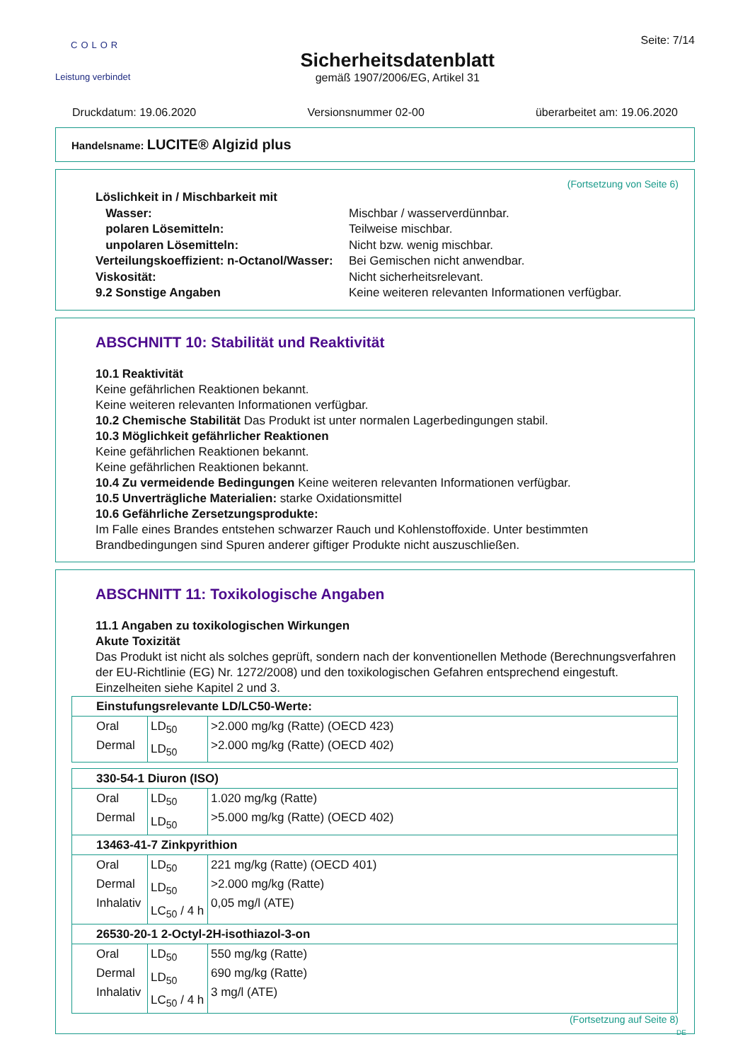COLOR
Leistung verbindet
Sicherheitsdatenblatt
gemäß 1907/2006/EG, Artikel 31
Seite: 7/14
Druckdatum: 19.06.2020 Versionsnummer 02-00 überarbeitet am: 19.06.2020
Handelsname: LUCITE® Algizid plus
(Fortsetzung von Seite 6)
Löslichkeit in / Mischbarkeit mit Wasser: Mischbar / wasserverdünnbar. polaren Lösemitteln: Teilweise mischbar. unpolaren Lösemitteln: Nicht bzw. wenig mischbar. Verteilungskoeffizient: n-Octanol/Wasser: Bei Gemischen nicht anwendbar. Viskosität: Nicht sicherheitsrelevant. 9.2 Sonstige Angaben Keine weiteren relevanten Informationen verfügbar.
ABSCHNITT 10: Stabilität und Reaktivität
10.1 Reaktivität
Keine gefährlichen Reaktionen bekannt.
Keine weiteren relevanten Informationen verfügbar.
10.2 Chemische Stabilität Das Produkt ist unter normalen Lagerbedingungen stabil.
10.3 Möglichkeit gefährlicher Reaktionen
Keine gefährlichen Reaktionen bekannt.
Keine gefährlichen Reaktionen bekannt.
10.4 Zu vermeidende Bedingungen Keine weiteren relevanten Informationen verfügbar.
10.5 Unverträgliche Materialien: starke Oxidationsmittel
10.6 Gefährliche Zersetzungsprodukte:
Im Falle eines Brandes entstehen schwarzer Rauch und Kohlenstoffoxide. Unter bestimmten Brandbedingungen sind Spuren anderer giftiger Produkte nicht auszuschließen.
ABSCHNITT 11: Toxikologische Angaben
11.1 Angaben zu toxikologischen Wirkungen
Akute Toxizität
Das Produkt ist nicht als solches geprüft, sondern nach der konventionellen Methode (Berechnungsverfahren der EU-Richtlinie (EG) Nr. 1272/2008) und den toxikologischen Gefahren entsprechend eingestuft. Einzelheiten siehe Kapitel 2 und 3.
| Einstufungsrelevante LD/LC50-Werte: | | |
| Oral Dermal | LD<sub>50</sub> LD<sub>50</sub> | >2.000 mg/kg (Ratte) (OECD 423) >2.000 mg/kg (Ratte) (OECD 402) |
| 330-54-1 Diuron (ISO) | | |
| Oral Dermal | LD<sub>50</sub> LD<sub>50</sub> | 1.020 mg/kg (Ratte) >5.000 mg/kg (Ratte) (OECD 402) |
| 13463-41-7 Zinkpyrithion | | |
| Oral Dermal Inhalativ | LD<sub>50</sub> LD<sub>50</sub> LC<sub>50</sub> / 4 h | 221 mg/kg (Ratte) (OECD 401) >2.000 mg/kg (Ratte) 0,05 mg/l (ATE) |
| 26530-20-1 2-Octyl-2H-isothiazol-3-on | | |
| Oral Dermal Inhalativ | LD<sub>50</sub> LD<sub>50</sub> LC<sub>50</sub> / 4 h | 550 mg/kg (Ratte) 690 mg/kg (Ratte) 3 mg/l (ATE) |
(Fortsetzung auf Seite 8)
DE